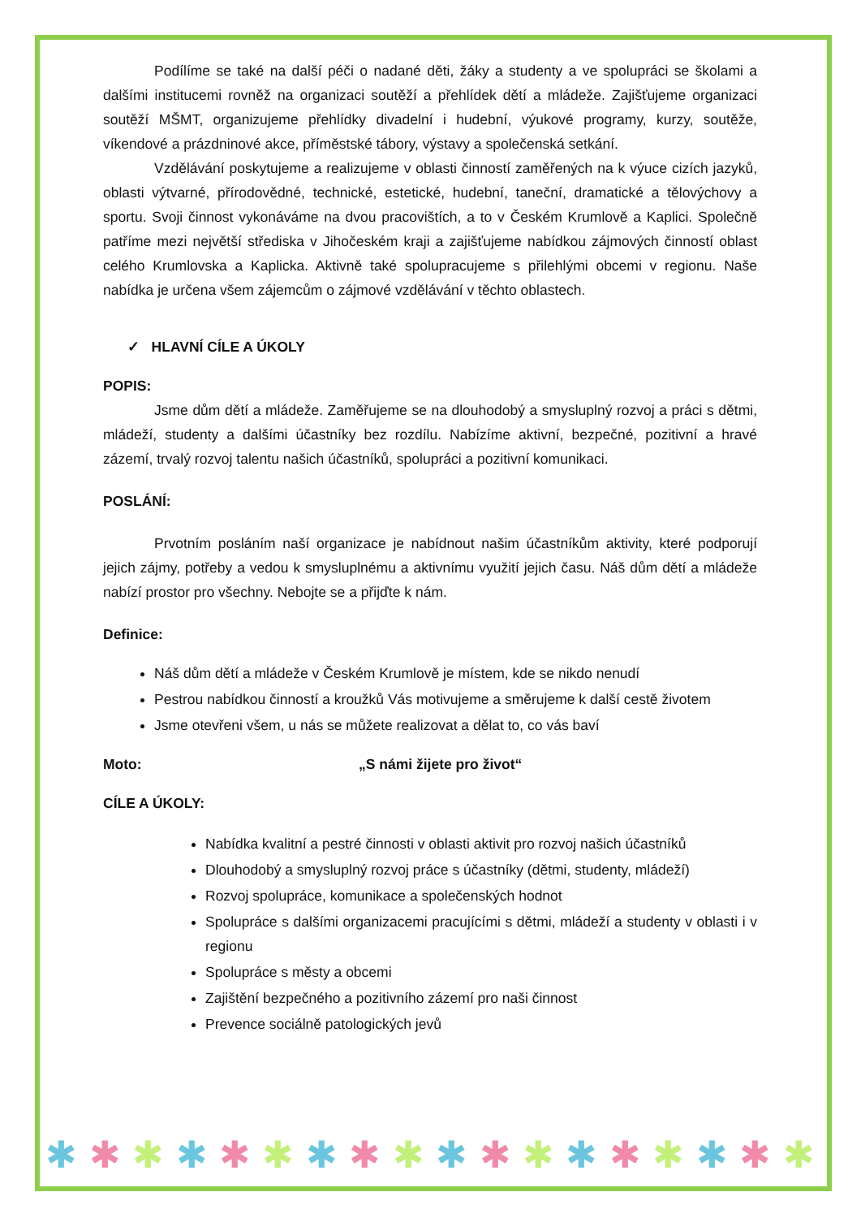Podílíme se také na další péči o nadané děti, žáky a studenty a ve spolupráci se školami a dalšími institucemi rovněž na organizaci soutěží a přehlídek dětí a mládeže. Zajišťujeme organizaci soutěží MŠMT, organizujeme přehlídky divadelní i hudební, výukové programy, kurzy, soutěže, víkendové a prázdninové akce, příměstské tábory, výstavy a společenská setkání.
Vzdělávání poskytujeme a realizujeme v oblasti činností zaměřených na k výuce cizích jazyků, oblasti výtvarné, přírodovědné, technické, estetické, hudební, taneční, dramatické a tělovýchovy a sportu. Svoji činnost vykonáváme na dvou pracovištích, a to v Českém Krumlově a Kaplici. Společně patříme mezi největší střediska v Jihočeském kraji a zajišťujeme nabídkou zájmových činností oblast celého Krumlovska a Kaplicka. Aktivně také spolupracujeme s přilehlými obcemi v regionu. Naše nabídka je určena všem zájemcům o zájmové vzdělávání v těchto oblastech.
✓ HLAVNÍ CÍLE A ÚKOLY
POPIS:
Jsme dům dětí a mládeže. Zaměřujeme se na dlouhodobý a smysluplný rozvoj a práci s dětmi, mládeží, studenty a dalšími účastníky bez rozdílu. Nabízíme aktivní, bezpečné, pozitivní a hravé zázemí, trvalý rozvoj talentu našich účastníků, spolupráci a pozitivní komunikaci.
POSLÁNÍ:
Prvotním posláním naší organizace je nabídnout našim účastníkům aktivity, které podporují jejich zájmy, potřeby a vedou k smysluplnému a aktivnímu využití jejich času. Náš dům dětí a mládeže nabízí prostor pro všechny. Nebojte se a přijďte k nám.
Definice:
Náš dům dětí a mládeže v Českém Krumlově je místem, kde se nikdo nenudí
Pestrou nabídkou činností a kroužků Vás motivujeme a směrujeme k další cestě životem
Jsme otevřeni všem, u nás se můžete realizovat a dělat to, co vás baví
Moto: „S námi žijete pro život“
CÍLE A ÚKOLY:
Nabídka kvalitní a pestré činnosti v oblasti aktivit pro rozvoj našich účastníků
Dlouhodobý a smysluplný rozvoj práce s účastníky (dětmi, studenty, mládeží)
Rozvoj spolupráce, komunikace a společenských hodnot
Spolupráce s dalšími organizacemi pracujícími s dětmi, mládeží a studenty v oblasti i v regionu
Spolupráce s městy a obcemi
Zajištění bezpečného a pozitivního zázemí pro naši činnost
Prevence sociálně patologických jevů
✱ ✱ ✱ ✱ ✱ ✱ ✱ ✱ ✱ ✱ ✱ ✱ ✱ ✱ ✱ ✱ ✱ ✱